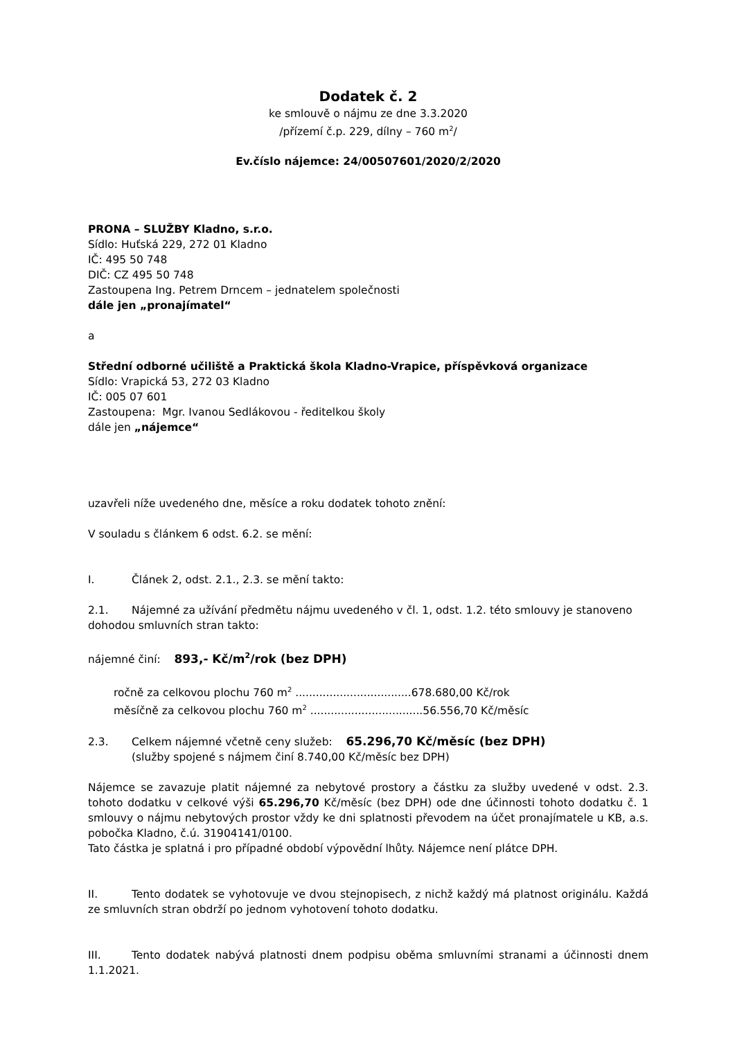Dodatek č. 2
ke smlouvě o nájmu ze dne 3.3.2020
/přízemí č.p. 229, dílny – 760 m<sup>2</sup>/
Ev.číslo nájemce: 24/00507601/2020/2/2020
PRONA – SLUŽBY Kladno, s.r.o.
Sídlo: Huťská 229, 272 01 Kladno
IČ: 495 50 748
DIČ: CZ 495 50 748
Zastoupena Ing. Petrem Drncem – jednatelem společnosti
dále jen „pronajímatel“
a
Střední odborné učiliště a Praktická škola Kladno-Vrapice, příspěvková organizace
Sídlo: Vrapická 53, 272 03 Kladno
IČ: 005 07 601
Zastoupena: Mgr. Ivanou Sedlákovou - ředitelkou školy
dále jen „nájemce“
uzavřeli níže uvedeného dne, měsíce a roku dodatek tohoto znění:
V souladu s článkem 6 odst. 6.2. se mění:
I. Článek 2, odst. 2.1., 2.3. se mění takto:
2.1. Nájemné za užívání předmětu nájmu uvedeného v čl. 1, odst. 1.2. této smlouvy je stanoveno dohodou smluvních stran takto:
nájemné činí: 893,- Kč/m<sup>2</sup>/rok (bez DPH)
ročně za celkovou plochu 760 m<sup>2</sup> ..................................678.680,00 Kč/rok
měsíčně za celkovou plochu 760 m<sup>2</sup> .................................56.556,70 Kč/měsíc
2.3. Celkem nájemné včetně ceny služeb: 65.296,70 Kč/měsíc (bez DPH)
(služby spojené s nájmem činí 8.740,00 Kč/měsíc bez DPH)
Nájemce se zavazuje platit nájemné za nebytové prostory a částku za služby uvedené v odst. 2.3. tohoto dodatku v celkové výši 65.296,70 Kč/měsíc (bez DPH) ode dne účinnosti tohoto dodatku č. 1 smlouvy o nájmu nebytových prostor vždy ke dni splatnosti převodem na účet pronajímatele u KB, a.s. pobočka Kladno, č.ú. 31904141/0100.
Tato částka je splatná i pro případné období výpovědní lhůty. Nájemce není plátce DPH.
II. Tento dodatek se vyhotovuje ve dvou stejnopisech, z nichž každý má platnost originálu. Každá ze smluvních stran obdrží po jednom vyhotovení tohoto dodatku.
III. Tento dodatek nabývá platnosti dnem podpisu oběma smluvními stranami a účinnosti dnem 1.1.2021.